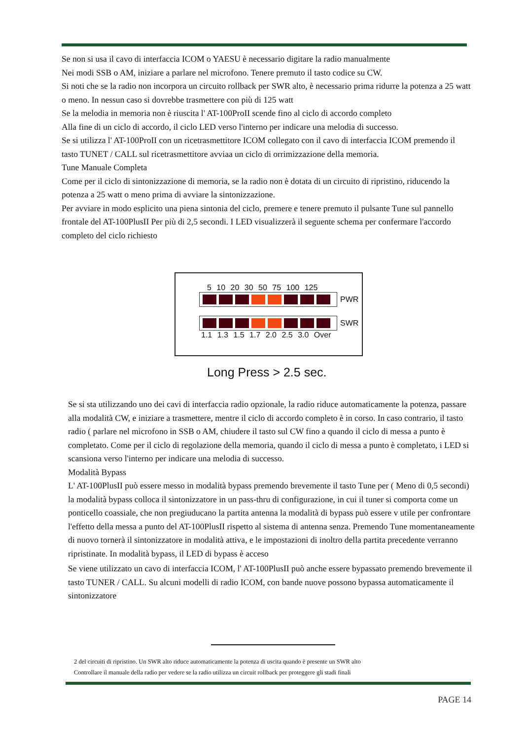Se non si usa il cavo di interfaccia ICOM o YAESU è necessario digitare la radio manualmente
Nei modi SSB o AM, iniziare a parlare nel microfono. Tenere premuto il tasto codice su CW.
Si noti che se la radio non incorpora un circuito rollback per SWR alto, è necessario prima ridurre la potenza a 25 watt o meno. In nessun caso si dovrebbe trasmettere con più di 125 watt
Se la melodia in memoria non è riuscita l' AT-100ProII scende fino al ciclo di accordo completo
Alla fine di un ciclo di accordo, il ciclo LED verso l'interno per indicare una melodia di successo.
Se si utilizza l' AT-100ProII con un ricetrasmettitore ICOM collegato con il cavo di interfaccia ICOM premendo il tasto TUNET / CALL sul ricetrasmettitore avviaa un ciclo di orrimizzazione della memoria.
Tune Manuale Completa
Come per il ciclo di sintonizzazione di memoria, se la radio non è dotata di un circuito di ripristino, riducendo la potenza a 25 watt o meno prima di avviare la sintonizzazione.
Per avviare in modo esplicito una piena sintonia del ciclo, premere e tenere premuto il pulsante Tune sul pannello frontale del AT-100PlusII Per più di 2,5 secondi. I LED visualizzerà il seguente schema per confermare l'accordo completo del ciclo richiesto
5 10 20 30 50 75 100 125
PWR
SWR
1.1 1.3 1.5 1.7 2.0 2.5 3.0 Over
Long Press > 2.5 sec.
Se si sta utilizzando uno dei cavi di interfaccia radio opzionale, la radio riduce automaticamente la potenza, passare alla modalità CW, e iniziare a trasmettere, mentre il ciclo di accordo completo è in corso. In caso contrario, il tasto radio ( parlare nel microfono in SSB o AM, chiudere il tasto sul CW fino a quando il ciclo di messa a punto è completato. Come per il ciclo di regolazione della memoria, quando il ciclo di messa a punto è completato, i LED si scansiona verso l'interno per indicare una melodia di successo.
Modalità Bypass
L' AT-100PlusII può essere messo in modalità bypass premendo brevemente il tasto Tune per ( Meno di 0,5 secondi) la modalità bypass colloca il sintonizzatore in un pass-thru di configurazione, in cui il tuner si comporta come un ponticello coassiale, che non pregiuducano la partita antenna la modalità di bypass può essere v utile per confrontare l'effetto della messa a punto del AT-100PlusII rispetto al sistema di antenna senza. Premendo Tune momentaneamente di nuovo tornerà il sintonizzatore in modalità attiva, e le impostazioni di inoltro della partita precedente verranno ripristinate. In modalità bypass, il LED di bypass è acceso
Se viene utilizzato un cavo di interfaccia ICOM, l' AT-100PlusII può anche essere bypassato premendo brevemente il tasto TUNER / CALL. Su alcuni modelli di radio ICOM, con bande nuove possono bypassa automaticamente il sintonizzatore
2 del circuiti di ripristino. Un SWR alto riduce automaticamente la potenza di uscita quando è presente un SWR alto
Controllare il manuale della radio per vedere se la radio utilizza un circuit rollback per proteggere gli stadi finali
PAGE 14